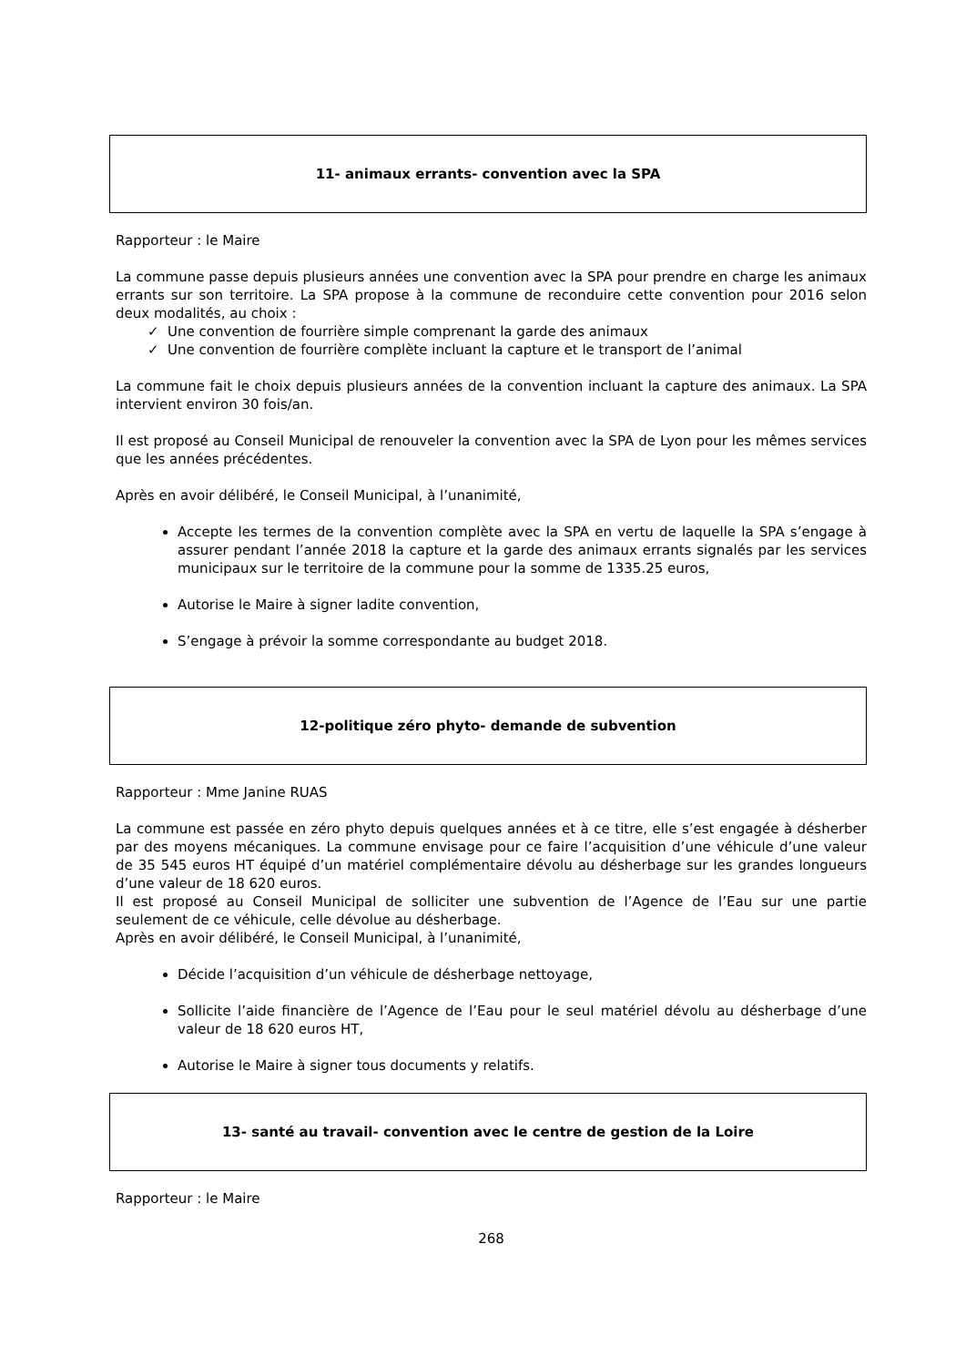11- animaux errants- convention avec la SPA
Rapporteur : le Maire
La commune passe depuis plusieurs années une convention avec la SPA pour prendre en charge les animaux errants sur son territoire. La SPA propose à la commune de reconduire cette convention pour 2016 selon deux modalités, au choix :
✓ Une convention de fourrière simple comprenant la garde des animaux
✓ Une convention de fourrière complète incluant la capture et le transport de l’animal
La commune fait le choix depuis plusieurs années de la convention incluant la capture des animaux. La SPA intervient environ 30 fois/an.
Il est proposé au Conseil Municipal de renouveler la convention avec la SPA de Lyon pour les mêmes services que les années précédentes.
Après en avoir délibéré, le Conseil Municipal, à l’unanimité,
Accepte les termes de la convention complète avec la SPA en vertu de laquelle la SPA s’engage à assurer pendant l’année 2018 la capture et la garde des animaux errants signalés par les services municipaux sur le territoire de la commune pour la somme de 1335.25 euros,
Autorise le Maire à signer ladite convention,
S’engage à prévoir la somme correspondante au budget 2018.
12-politique zéro phyto- demande de subvention
Rapporteur : Mme Janine RUAS
La commune est passée en zéro phyto depuis quelques années et à ce titre, elle s’est engagée à désherber par des moyens mécaniques. La commune envisage pour ce faire l’acquisition d’une véhicule d’une valeur de 35 545 euros HT équipé d’un matériel complémentaire dévolu au désherbage sur les grandes longueurs d’une valeur de 18 620 euros.
Il est proposé au Conseil Municipal de solliciter une subvention de l’Agence de l’Eau sur une partie seulement de ce véhicule, celle dévolue au désherbage.
Après en avoir délibéré, le Conseil Municipal, à l’unanimité,
Décide l’acquisition d’un véhicule de désherbage nettoyage,
Sollicite l’aide financière de l’Agence de l’Eau pour le seul matériel dévolu au désherbage d’une valeur de 18 620 euros HT,
Autorise le Maire à signer tous documents y relatifs.
13- santé au travail- convention avec le centre de gestion de la Loire
Rapporteur : le Maire
268